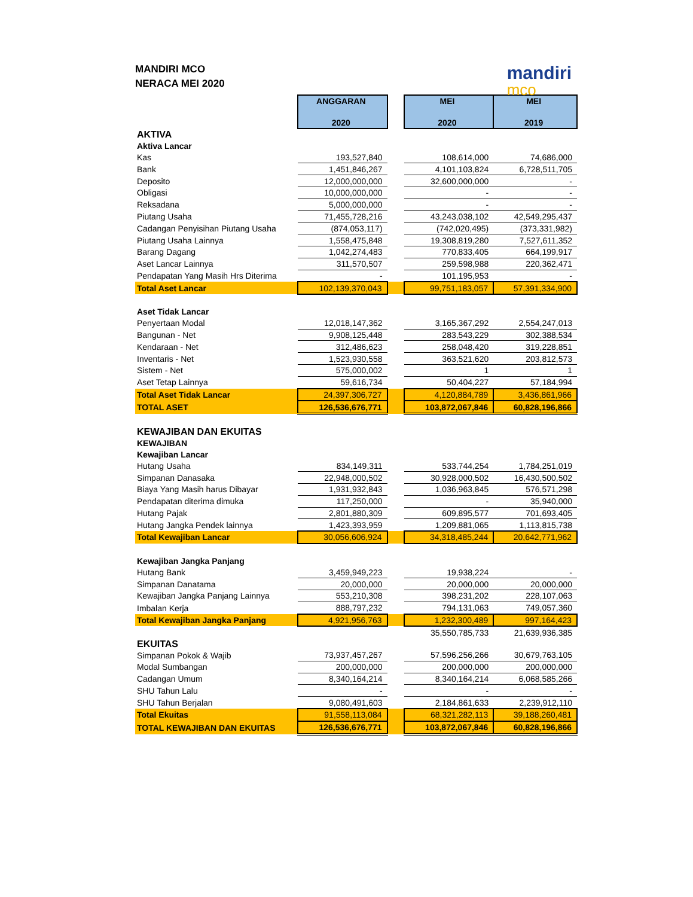MANDIRI MCO
NERACA MEI 2020
mandiri
mco
| | ANGGARAN 2020 | | MEI 2020 | MEI 2019 |
| AKTIVA | | | | |
| Aktiva Lancar | | | | |
| Kas | 193,527,840 | | 108,614,000 | 74,686,000 |
| Bank | 1,451,846,267 | | 4,101,103,824 | 6,728,511,705 |
| Deposito | 12,000,000,000 | | 32,600,000,000 | - |
| Obligasi | 10,000,000,000 | | - | - |
| Reksadana | 5,000,000,000 | | - | - |
| Piutang Usaha | 71,455,728,216 | | 43,243,038,102 | 42,549,295,437 |
| Cadangan Penyisihan Piutang Usaha | (874,053,117) | | (742,020,495) | (373,331,982) |
| Piutang Usaha Lainnya | 1,558,475,848 | | 19,308,819,280 | 7,527,611,352 |
| Barang Dagang | 1,042,274,483 | | 770,833,405 | 664,199,917 |
| Aset Lancar Lainnya | 311,570,507 | | 259,598,988 | 220,362,471 |
| Pendapatan Yang Masih Hrs Diterima | - | | 101,195,953 | - |
| Total Aset Lancar | 102,139,370,043 | | 99,751,183,057 | 57,391,334,900 |
| Aset Tidak Lancar | | | | |
| Penyertaan Modal | 12,018,147,362 | | 3,165,367,292 | 2,554,247,013 |
| Bangunan - Net | 9,908,125,448 | | 283,543,229 | 302,388,534 |
| Kendaraan - Net | 312,486,623 | | 258,048,420 | 319,228,851 |
| Inventaris - Net | 1,523,930,558 | | 363,521,620 | 203,812,573 |
| Sistem - Net | 575,000,002 | | 1 | 1 |
| Aset Tetap Lainnya | 59,616,734 | | 50,404,227 | 57,184,994 |
| Total Aset Tidak Lancar | 24,397,306,727 | | 4,120,884,789 | 3,436,861,966 |
| TOTAL ASET | 126,536,676,771 | | 103,872,067,846 | 60,828,196,866 |
| KEWAJIBAN DAN EKUITAS | | | | |
| KEWAJIBAN | | | | |
| Kewajiban Lancar | | | | |
| Hutang Usaha | 834,149,311 | | 533,744,254 | 1,784,251,019 |
| Simpanan Danasaka | 22,948,000,502 | | 30,928,000,502 | 16,430,500,502 |
| Biaya Yang Masih harus Dibayar | 1,931,932,843 | | 1,036,963,845 | 576,571,298 |
| Pendapatan diterima dimuka | 117,250,000 | | - | 35,940,000 |
| Hutang Pajak | 2,801,880,309 | | 609,895,577 | 701,693,405 |
| Hutang Jangka Pendek lainnya | 1,423,393,959 | | 1,209,881,065 | 1,113,815,738 |
| Total Kewajiban Lancar | 30,056,606,924 | | 34,318,485,244 | 20,642,771,962 |
| Kewajiban Jangka Panjang | | | | |
| Hutang Bank | 3,459,949,223 | | 19,938,224 | - |
| Simpanan Danatama | 20,000,000 | | 20,000,000 | 20,000,000 |
| Kewajiban Jangka Panjang Lainnya | 553,210,308 | | 398,231,202 | 228,107,063 |
| Imbalan Kerja | 888,797,232 | | 794,131,063 | 749,057,360 |
| Total Kewajiban Jangka Panjang | 4,921,956,763 | | 1,232,300,489 | 997,164,423 |
| | | | 35,550,785,733 | 21,639,936,385 |
| EKUITAS | | | | |
| Simpanan Pokok & Wajib | 73,937,457,267 | | 57,596,256,266 | 30,679,763,105 |
| Modal Sumbangan | 200,000,000 | | 200,000,000 | 200,000,000 |
| Cadangan Umum | 8,340,164,214 | | 8,340,164,214 | 6,068,585,266 |
| SHU Tahun Lalu | - | | - | - |
| SHU Tahun Berjalan | 9,080,491,603 | | 2,184,861,633 | 2,239,912,110 |
| Total Ekuitas | 91,558,113,084 | | 68,321,282,113 | 39,188,260,481 |
| TOTAL KEWAJIBAN DAN EKUITAS | 126,536,676,771 | | 103,872,067,846 | 60,828,196,866 |